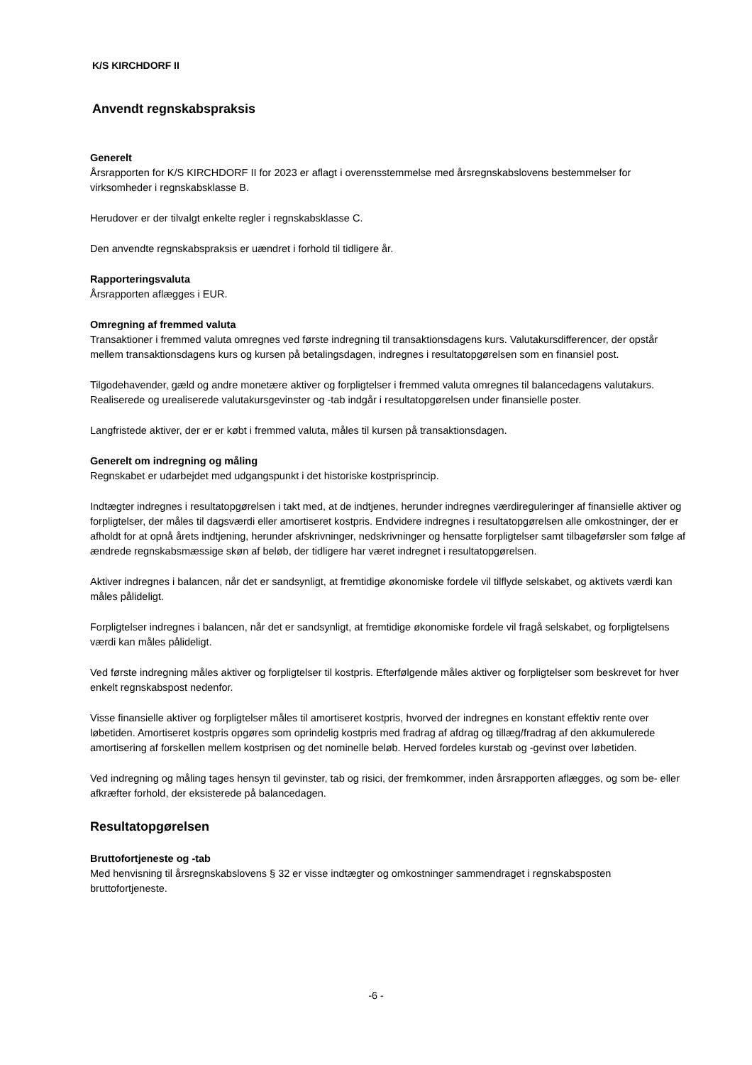K/S KIRCHDORF II
Anvendt regnskabspraksis
Generelt
Årsrapporten for K/S KIRCHDORF II for 2023 er aflagt i overensstemmelse med årsregnskabslovens bestemmelser for virksomheder i regnskabsklasse B.
Herudover er der tilvalgt enkelte regler i regnskabsklasse C.
Den anvendte regnskabspraksis er uændret i forhold til tidligere år.
Rapporteringsvaluta
Årsrapporten aflægges i EUR.
Omregning af fremmed valuta
Transaktioner i fremmed valuta omregnes ved første indregning til transaktionsdagens kurs. Valutakursdifferencer, der opstår mellem transaktionsdagens kurs og kursen på betalingsdagen, indregnes i resultatopgørelsen som en finansiel post.
Tilgodehavender, gæld og andre monetære aktiver og forpligtelser i fremmed valuta omregnes til balancedagens valutakurs. Realiserede og urealiserede valutakursgevinster og -tab indgår i resultatopgørelsen under finansielle poster.
Langfristede aktiver, der er er købt i fremmed valuta, måles til kursen på transaktionsdagen.
Generelt om indregning og måling
Regnskabet er udarbejdet med udgangspunkt i det historiske kostprisprincip.
Indtægter indregnes i resultatopgørelsen i takt med, at de indtjenes, herunder indregnes værdireguleringer af finansielle aktiver og forpligtelser, der måles til dagsværdi eller amortiseret kostpris. Endvidere indregnes i resultatopgørelsen alle omkostninger, der er afholdt for at opnå årets indtjening, herunder afskrivninger, nedskrivninger og hensatte forpligtelser samt tilbageførsler som følge af ændrede regnskabsmæssige skøn af beløb, der tidligere har været indregnet i resultatopgørelsen.
Aktiver indregnes i balancen, når det er sandsynligt, at fremtidige økonomiske fordele vil tilflyde selskabet, og aktivets værdi kan måles pålideligt.
Forpligtelser indregnes i balancen, når det er sandsynligt, at fremtidige økonomiske fordele vil fragå selskabet, og forpligtelsens værdi kan måles pålideligt.
Ved første indregning måles aktiver og forpligtelser til kostpris. Efterfølgende måles aktiver og forpligtelser som beskrevet for hver enkelt regnskabspost nedenfor.
Visse finansielle aktiver og forpligtelser måles til amortiseret kostpris, hvorved der indregnes en konstant effektiv rente over løbetiden. Amortiseret kostpris opgøres som oprindelig kostpris med fradrag af afdrag og tillæg/fradrag af den akkumulerede amortisering af forskellen mellem kostprisen og det nominelle beløb. Herved fordeles kurstab og -gevinst over løbetiden.
Ved indregning og måling tages hensyn til gevinster, tab og risici, der fremkommer, inden årsrapporten aflægges, og som be- eller afkræfter forhold, der eksisterede på balancedagen.
Resultatopgørelsen
Bruttofortjeneste og -tab
Med henvisning til årsregnskabslovens § 32 er visse indtægter og omkostninger sammendraget i regnskabsposten bruttofortjeneste.
-6 -